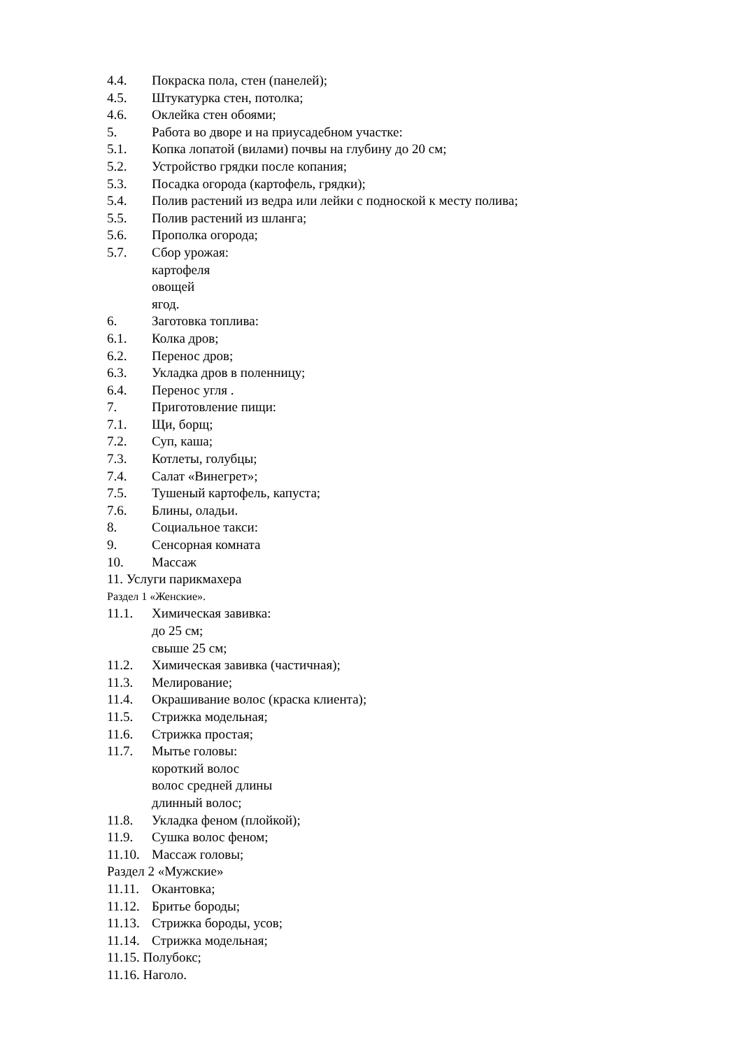4.4. Покраска пола, стен (панелей);
4.5. Штукатурка стен, потолка;
4.6. Оклейка стен обоями;
5. Работа во дворе и на приусадебном участке:
5.1. Копка лопатой (вилами) почвы на глубину до 20 см;
5.2. Устройство грядки после копания;
5.3. Посадка огорода (картофель, грядки);
5.4. Полив растений из ведра или лейки с подноской к месту полива;
5.5. Полив растений из шланга;
5.6. Прополка огорода;
5.7. Сбор урожая:
картофеля
овощей
ягод.
6. Заготовка топлива:
6.1. Колка дров;
6.2. Перенос дров;
6.3. Укладка дров в поленницу;
6.4. Перенос угля .
7. Приготовление пищи:
7.1. Щи, борщ;
7.2. Суп, каша;
7.3. Котлеты, голубцы;
7.4. Салат «Винегрет»;
7.5. Тушеный картофель, капуста;
7.6. Блины, оладьи.
8. Социальное такси:
9. Сенсорная комната
10. Массаж
11. Услуги парикмахера
Раздел 1 «Женские».
11.1. Химическая завивка:
до 25 см;
свыше 25 см;
11.2. Химическая завивка (частичная);
11.3. Мелирование;
11.4. Окрашивание волос (краска клиента);
11.5. Стрижка модельная;
11.6. Стрижка простая;
11.7. Мытье головы:
короткий волос
волос средней длины
длинный волос;
11.8. Укладка феном (плойкой);
11.9. Сушка волос феном;
11.10. Массаж головы;
Раздел 2 «Мужские»
11.11. Окантовка;
11.12. Бритье бороды;
11.13. Стрижка бороды, усов;
11.14. Стрижка модельная;
11.15. Полубокс;
11.16. Наголо.